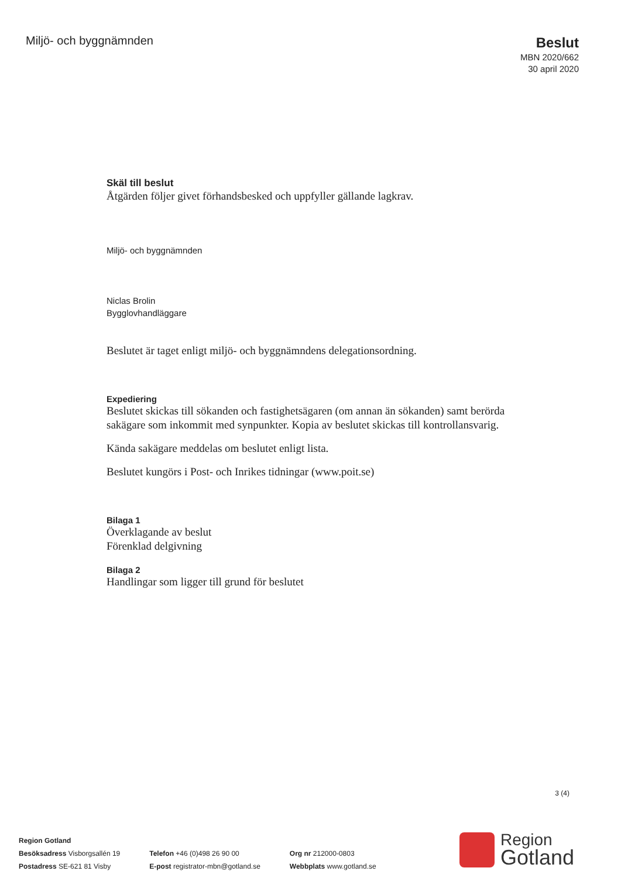Miljö- och byggnämnden
Beslut
MBN 2020/662
30 april 2020
Skäl till beslut
Åtgärden följer givet förhandsbesked och uppfyller gällande lagkrav.
Miljö- och byggnämnden
Niclas Brolin
Bygglovhandläggare
Beslutet är taget enligt miljö- och byggnämndens delegationsordning.
Expediering
Beslutet skickas till sökanden och fastighetsägaren (om annan än sökanden) samt berörda sakägare som inkommit med synpunkter. Kopia av beslutet skickas till kontrollansvarig.
Kända sakägare meddelas om beslutet enligt lista.
Beslutet kungörs i Post- och Inrikes tidningar (www.poit.se)
Bilaga 1
Överklagande av beslut
Förenklad delgivning
Bilaga 2
Handlingar som ligger till grund för beslutet
3 (4)
Region Gotland
Besöksadress Visborgsallén 19
Postadress SE-621 81 Visby
Telefon +46 (0)498 26 90 00
E-post registrator-mbn@gotland.se
Org nr 212000-0803
Webbplats www.gotland.se
Region
Gotland